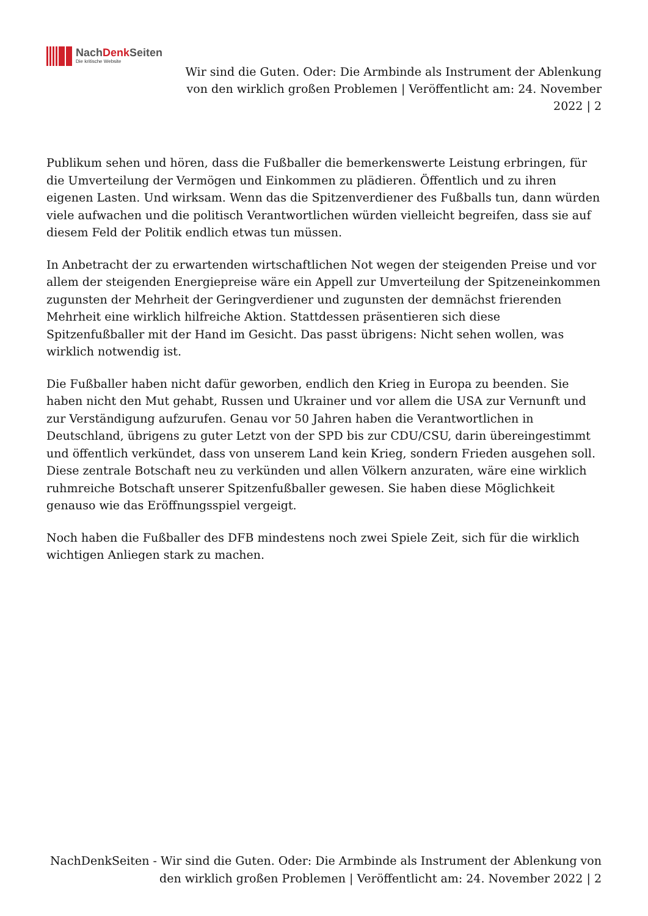NachDenk Seiten
Die kritische Website
Wir sind die Guten. Oder: Die Armbinde als Instrument der Ablenkung von den wirklich großen Problemen | Veröffentlicht am: 24. November 2022 | 2
Publikum sehen und hören, dass die Fußballer die bemerkenswerte Leistung erbringen, für die Umverteilung der Vermögen und Einkommen zu plädieren. Öffentlich und zu ihren eigenen Lasten. Und wirksam. Wenn das die Spitzenverdiener des Fußballs tun, dann würden viele aufwachen und die politisch Verantwortlichen würden vielleicht begreifen, dass sie auf diesem Feld der Politik endlich etwas tun müssen.
In Anbetracht der zu erwartenden wirtschaftlichen Not wegen der steigenden Preise und vor allem der steigenden Energiepreise wäre ein Appell zur Umverteilung der Spitzeneinkommen zugunsten der Mehrheit der Geringverdiener und zugunsten der demnächst frierenden Mehrheit eine wirklich hilfreiche Aktion. Stattdessen präsentieren sich diese Spitzenfußballer mit der Hand im Gesicht. Das passt übrigens: Nicht sehen wollen, was wirklich notwendig ist.
Die Fußballer haben nicht dafür geworben, endlich den Krieg in Europa zu beenden. Sie haben nicht den Mut gehabt, Russen und Ukrainer und vor allem die USA zur Vernunft und zur Verständigung aufzurufen. Genau vor 50 Jahren haben die Verantwortlichen in Deutschland, übrigens zu guter Letzt von der SPD bis zur CDU/CSU, darin übereingestimmt und öffentlich verkündet, dass von unserem Land kein Krieg, sondern Frieden ausgehen soll. Diese zentrale Botschaft neu zu verkünden und allen Völkern anzuraten, wäre eine wirklich ruhmreiche Botschaft unserer Spitzenfußballer gewesen. Sie haben diese Möglichkeit genauso wie das Eröffnungsspiel vergeigt.
Noch haben die Fußballer des DFB mindestens noch zwei Spiele Zeit, sich für die wirklich wichtigen Anliegen stark zu machen.
NachDenkSeiten - Wir sind die Guten. Oder: Die Armbinde als Instrument der Ablenkung von den wirklich großen Problemen | Veröffentlicht am: 24. November 2022 | 2